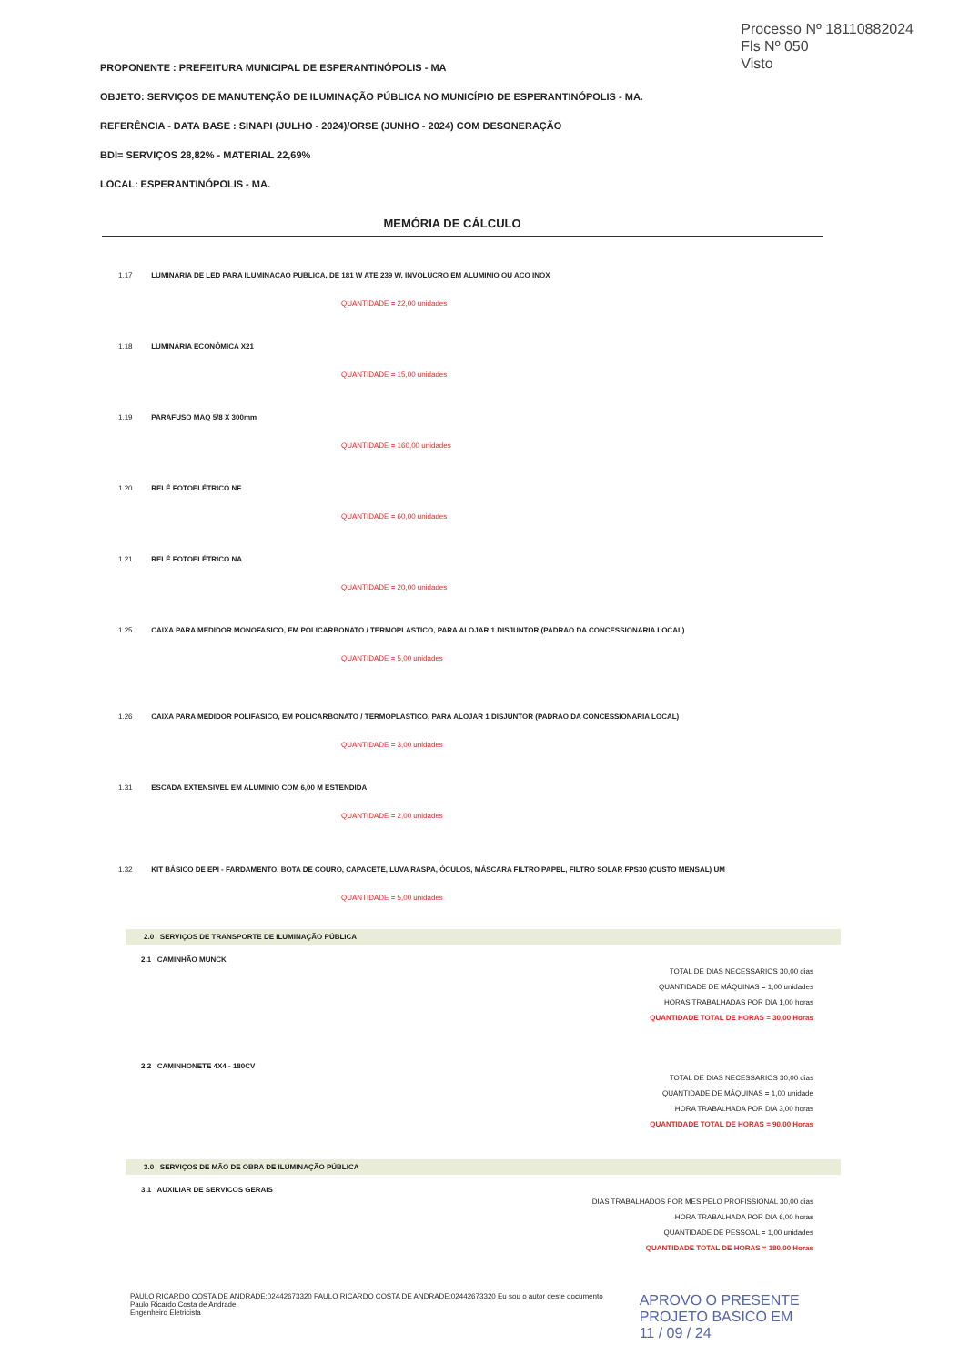Processo Nº 18110882024
Fls Nº 050
Visto
PROPONENTE : PREFEITURA MUNICIPAL DE ESPERANTINÓPOLIS - MA
OBJETO: SERVIÇOS DE MANUTENÇÃO DE ILUMINAÇÃO PÚBLICA NO MUNICÍPIO DE ESPERANTINÓPOLIS - MA.
REFERÊNCIA - DATA BASE : SINAPI (JULHO - 2024)/ORSE (JUNHO - 2024) COM DESONERAÇÃO
BDI= SERVIÇOS 28,82% - MATERIAL 22,69%
LOCAL: ESPERANTINÓPOLIS - MA.
MEMÓRIA DE CÁLCULO
1.17 LUMINARIA DE LED PARA ILUMINACAO PUBLICA, DE 181 W ATE 239 W, INVOLUCRO EM ALUMINIO OU ACO INOX
QUANTIDADE = 22,00 unidades
1.18 LUMINÁRIA ECONÔMICA X21
QUANTIDADE = 15,00 unidades
1.19 PARAFUSO MAQ 5/8 X 300mm
QUANTIDADE = 160,00 unidades
1.20 RELÉ FOTOELÉTRICO NF
QUANTIDADE = 60,00 unidades
1.21 RELÉ FOTOELÉTRICO NA
QUANTIDADE = 20,00 unidades
1.25 CAIXA PARA MEDIDOR MONOFASICO, EM POLICARBONATO / TERMOPLASTICO, PARA ALOJAR 1 DISJUNTOR (PADRAO DA CONCESSIONARIA LOCAL)
QUANTIDADE = 5,00 unidades
1.26 CAIXA PARA MEDIDOR POLIFASICO, EM POLICARBONATO / TERMOPLASTICO, PARA ALOJAR 1 DISJUNTOR (PADRAO DA CONCESSIONARIA LOCAL)
QUANTIDADE = 3,00 unidades
1.31 ESCADA EXTENSIVEL EM ALUMINIO COM 6,00 M ESTENDIDA
QUANTIDADE = 2,00 unidades
1.32 KIT BÁSICO DE EPI - FARDAMENTO, BOTA DE COURO, CAPACETE, LUVA RASPA, ÓCULOS, MÁSCARA FILTRO PAPEL, FILTRO SOLAR FPS30 (CUSTO MENSAL) UM
QUANTIDADE = 5,00 unidades
2.0 SERVIÇOS DE TRANSPORTE DE ILUMINAÇÃO PÚBLICA
2.1 CAMINHÃO MUNCK
TOTAL DE DIAS NECESSARIOS 30,00 dias
QUANTIDADE DE MÁQUINAS = 1,00 unidades
HORAS TRABALHADAS POR DIA 1,00 horas
QUANTIDADE TOTAL DE HORAS = 30,00 Horas
2.2 CAMINHONETE 4X4 - 180CV
TOTAL DE DIAS NECESSARIOS 30,00 dias
QUANTIDADE DE MÁQUINAS = 1,00 unidade
HORA TRABALHADA POR DIA 3,00 horas
QUANTIDADE TOTAL DE HORAS = 90,00 Horas
3.0 SERVIÇOS DE MÃO DE OBRA DE ILUMINAÇÃO PÚBLICA
3.1 AUXILIAR DE SERVICOS GERAIS
DIAS TRABALHADOS POR MÊS PELO PROFISSIONAL 30,00 dias
HORA TRABALHADA POR DIA 6,00 horas
QUANTIDADE DE PESSOAL = 1,00 unidades
QUANTIDADE TOTAL DE HORAS = 180,00 Horas
PAULO RICARDO COSTA DE ANDRADE:02442673320 PAULO RICARDO COSTA DE ANDRADE:02442673320 Eu sou o autor deste documento
Paulo Ricardo Costa de Andrade
Engenheiro Eletricista
APROVO O PRESENTE
PROJETO BASICO EM
11 / 09 / 24